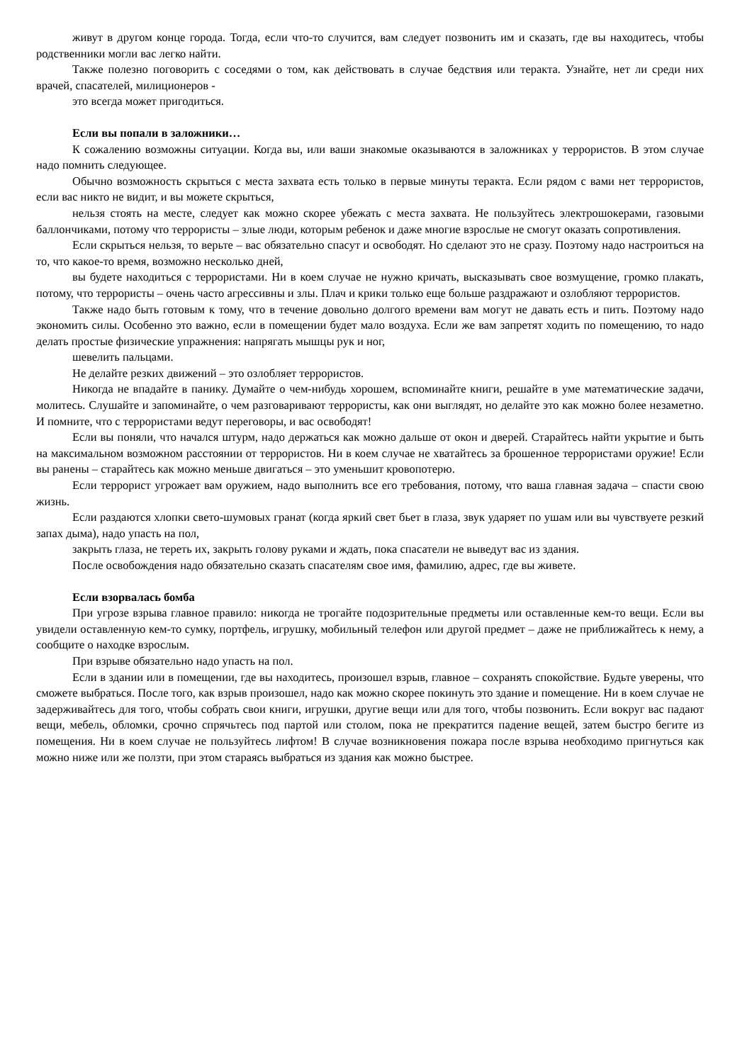живут в другом конце города. Тогда, если что-то случится, вам следует позвонить им и сказать, где вы находитесь, чтобы родственники могли вас легко найти.
Также полезно поговорить с соседями о том, как действовать в случае бедствия или теракта. Узнайте, нет ли среди них врачей, спасателей, милиционеров -
это всегда может пригодиться.
Если вы попали в заложники…
К сожалению возможны ситуации. Когда вы, или ваши знакомые оказываются в заложниках у террористов. В этом случае надо помнить следующее.
Обычно возможность скрыться с места захвата есть только в первые минуты теракта. Если рядом с вами нет террористов, если вас никто не видит, и вы можете скрыться,
нельзя стоять на месте, следует как можно скорее убежать с места захвата. Не пользуйтесь электрошокерами, газовыми баллончиками, потому что террористы – злые люди, которым ребенок и даже многие взрослые не смогут оказать сопротивления.
Если скрыться нельзя, то верьте – вас обязательно спасут и освободят. Но сделают это не сразу. Поэтому надо настроиться на то, что какое-то время, возможно несколько дней,
вы будете находиться с террористами. Ни в коем случае не нужно кричать, высказывать свое возмущение, громко плакать, потому, что террористы – очень часто агрессивны и злы. Плач и крики только еще больше раздражают и озлобляют террористов.
Также надо быть готовым к тому, что в течение довольно долгого времени вам могут не давать есть и пить. Поэтому надо экономить силы. Особенно это важно, если в помещении будет мало воздуха. Если же вам запретят ходить по помещению, то надо делать простые физические упражнения: напрягать мышцы рук и ног,
шевелить пальцами.
Не делайте резких движений – это озлобляет террористов.
Никогда не впадайте в панику. Думайте о чем-нибудь хорошем, вспоминайте книги, решайте в уме математические задачи, молитесь. Слушайте и запоминайте, о чем разговаривают террористы, как они выглядят, но делайте это как можно более незаметно. И помните, что с террористами ведут переговоры, и вас освободят!
Если вы поняли, что начался штурм, надо держаться как можно дальше от окон и дверей. Старайтесь найти укрытие и быть на максимальном возможном расстоянии от террористов. Ни в коем случае не хватайтесь за брошенное террористами оружие! Если вы ранены – старайтесь как можно меньше двигаться – это уменьшит кровопотерю.
Если террорист угрожает вам оружием, надо выполнить все его требования, потому, что ваша главная задача – спасти свою жизнь.
Если раздаются хлопки свето-шумовых гранат (когда яркий свет бьет в глаза, звук ударяет по ушам или вы чувствуете резкий запах дыма), надо упасть на пол,
закрыть глаза, не тереть их, закрыть голову руками и ждать, пока спасатели не выведут вас из здания.
После освобождения надо обязательно сказать спасателям свое имя, фамилию, адрес, где вы живете.
Если взорвалась бомба
При угрозе взрыва главное правило: никогда не трогайте подозрительные предметы или оставленные кем-то вещи. Если вы увидели оставленную кем-то сумку, портфель, игрушку, мобильный телефон или другой предмет – даже не приближайтесь к нему, а сообщите о находке взрослым.
При взрыве обязательно надо упасть на пол.
Если в здании или в помещении, где вы находитесь, произошел взрыв, главное – сохранять спокойствие. Будьте уверены, что сможете выбраться. После того, как взрыв произошел, надо как можно скорее покинуть это здание и помещение. Ни в коем случае не задерживайтесь для того, чтобы собрать свои книги, игрушки, другие вещи или для того, чтобы позвонить. Если вокруг вас падают вещи, мебель, обломки, срочно спрячьтесь под партой или столом, пока не прекратится падение вещей, затем быстро бегите из помещения. Ни в коем случае не пользуйтесь лифтом! В случае возникновения пожара после взрыва необходимо пригнуться как можно ниже или же ползти, при этом стараясь выбраться из здания как можно быстрее.